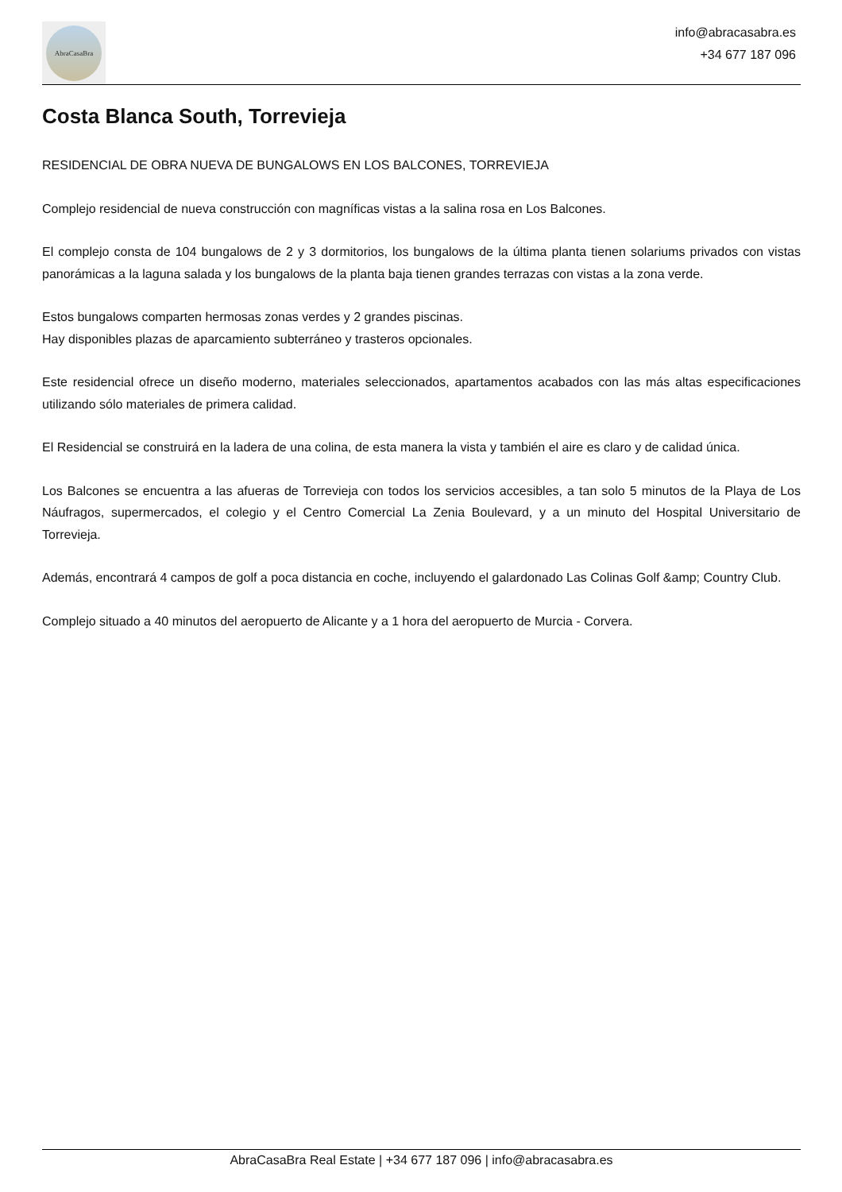AbraCasaBra
info@abracasabra.es
+34 677 187 096
Costa Blanca South, Torrevieja
RESIDENCIAL DE OBRA NUEVA DE BUNGALOWS EN LOS BALCONES, TORREVIEJA
Complejo residencial de nueva construcción con magníficas vistas a la salina rosa en Los Balcones.
El complejo consta de 104 bungalows de 2 y 3 dormitorios, los bungalows de la última planta tienen solariums privados con vistas panorámicas a la laguna salada y los bungalows de la planta baja tienen grandes terrazas con vistas a la zona verde.
Estos bungalows comparten hermosas zonas verdes y 2 grandes piscinas.
Hay disponibles plazas de aparcamiento subterráneo y trasteros opcionales.
Este residencial ofrece un diseño moderno, materiales seleccionados, apartamentos acabados con las más altas especificaciones utilizando sólo materiales de primera calidad.
El Residencial se construirá en la ladera de una colina, de esta manera la vista y también el aire es claro y de calidad única.
Los Balcones se encuentra a las afueras de Torrevieja con todos los servicios accesibles, a tan solo 5 minutos de la Playa de Los Náufragos, supermercados, el colegio y el Centro Comercial La Zenia Boulevard, y a un minuto del Hospital Universitario de Torrevieja.
Además, encontrará 4 campos de golf a poca distancia en coche, incluyendo el galardonado Las Colinas Golf &amp; Country Club.
Complejo situado a 40 minutos del aeropuerto de Alicante y a 1 hora del aeropuerto de Murcia - Corvera.
AbraCasaBra Real Estate | +34 677 187 096 | info@abracasabra.es